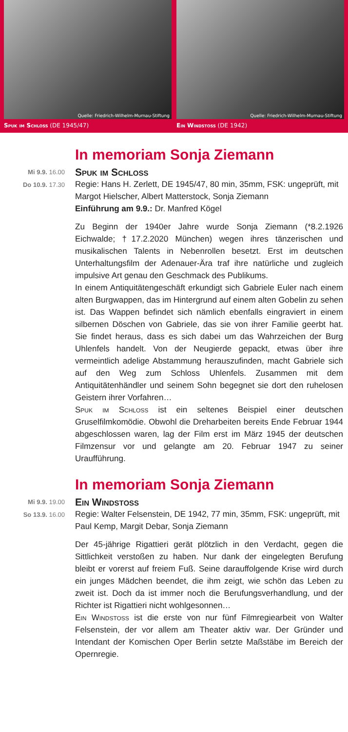Quelle: Friedrich-Wilhelm-Murnau-Stiftung
Spuk im Schloss (DE 1945/47)
Quelle: Friedrich-Wilhelm-Murnau-Stiftung
Ein Windstoss (DE 1942)
In memoriam Sonja Ziemann
Mi 9.9. 16.00
Do 10.9. 17.30
Spuk im Schloss
Regie: Hans H. Zerlett, DE 1945/47, 80 min, 35mm, FSK: ungeprüft, mit Margot Hielscher, Albert Matterstock, Sonja Ziemann
Einführung am 9.9.: Dr. Manfred Kögel
Zu Beginn der 1940er Jahre wurde Sonja Ziemann (*8.2.1926 Eichwalde; †17.2.2020 München) wegen ihres tänzerischen und musikalischen Talents in Nebenrollen besetzt. Erst im deutschen Unterhaltungsfilm der Adenauer-Ära traf ihre natürliche und zugleich impulsive Art genau den Geschmack des Publikums.
In einem Antiquitätengeschäft erkundigt sich Gabriele Euler nach einem alten Burgwappen, das im Hintergrund auf einem alten Gobelin zu sehen ist. Das Wappen befindet sich nämlich ebenfalls eingraviert in einem silbernen Döschen von Gabriele, das sie von ihrer Familie geerbt hat. Sie findet heraus, dass es sich dabei um das Wahrzeichen der Burg Uhlenfels handelt. Von der Neugierde gepackt, etwas über ihre vermeintlich adelige Abstammung herauszufinden, macht Gabriele sich auf den Weg zum Schloss Uhlenfels. Zusammen mit dem Antiquitätenhändler und seinem Sohn begegnet sie dort den ruhelosen Geistern ihrer Vorfahren…
Spuk im Schloss ist ein seltenes Beispiel einer deutschen Gruselfilmkomödie. Obwohl die Dreharbeiten bereits Ende Februar 1944 abgeschlossen waren, lag der Film erst im März 1945 der deutschen Filmzensur vor und gelangte am 20. Februar 1947 zu seiner Uraufführung.
In memoriam Sonja Ziemann
Mi 9.9. 19.00
So 13.9. 16.00
Ein Windstoss
Regie: Walter Felsenstein, DE 1942, 77 min, 35mm, FSK: ungeprüft, mit Paul Kemp, Margit Debar, Sonja Ziemann
Der 45-jährige Rigattieri gerät plötzlich in den Verdacht, gegen die Sittlichkeit verstoßen zu haben. Nur dank der eingelegten Berufung bleibt er vorerst auf freiem Fuß. Seine darauffolgende Krise wird durch ein junges Mädchen beendet, die ihm zeigt, wie schön das Leben zu zweit ist. Doch da ist immer noch die Berufungsverhandlung, und der Richter ist Rigattieri nicht wohlgesonnen…
Ein Windstoss ist die erste von nur fünf Filmregiearbeit von Walter Felsenstein, der vor allem am Theater aktiv war. Der Gründer und Intendant der Komischen Oper Berlin setzte Maßstäbe im Bereich der Opernregie.